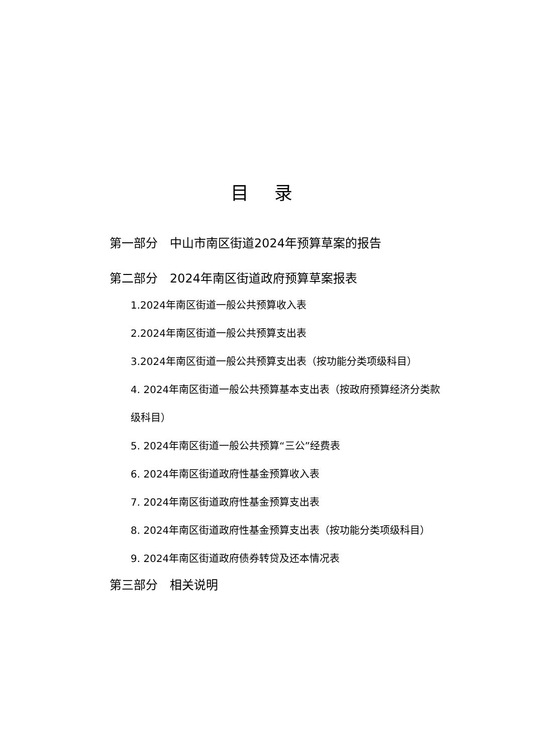目 录
第一部分　中山市南区街道2024年预算草案的报告
第二部分　2024年南区街道政府预算草案报表
1.2024年南区街道一般公共预算收入表
2.2024年南区街道一般公共预算支出表
3.2024年南区街道一般公共预算支出表（按功能分类项级科目）
4. 2024年南区街道一般公共预算基本支出表（按政府预算经济分类款级科目）
5. 2024年南区街道一般公共预算“三公”经费表
6. 2024年南区街道政府性基金预算收入表
7. 2024年南区街道政府性基金预算支出表
8. 2024年南区街道政府性基金预算支出表（按功能分类项级科目）
9. 2024年南区街道政府债券转贷及还本情况表
第三部分　相关说明